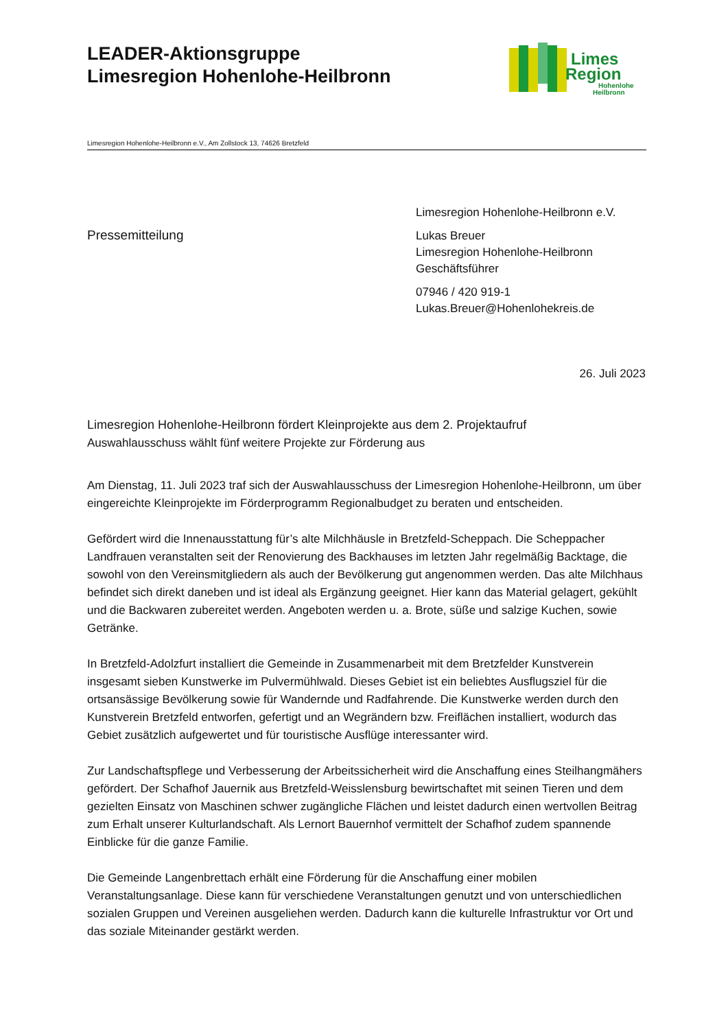LEADER-Aktionsgruppe
Limesregion Hohenlohe-Heilbronn
Limes
Region
Hohenlohe
Heilbronn
Limesregion Hohenlohe-Heilbronn e.V., Am Zollstock 13, 74626 Bretzfeld
Pressemitteilung
Limesregion Hohenlohe-Heilbronn e.V.
Lukas Breuer
Limesregion Hohenlohe-Heilbronn
Geschäftsführer
07946 / 420 919-1
Lukas.Breuer@Hohenlohekreis.de
26. Juli 2023
Limesregion Hohenlohe-Heilbronn fördert Kleinprojekte aus dem 2. Projektaufruf
Auswahlausschuss wählt fünf weitere Projekte zur Förderung aus
Am Dienstag, 11. Juli 2023 traf sich der Auswahlausschuss der Limesregion Hohenlohe-Heilbronn, um über eingereichte Kleinprojekte im Förderprogramm Regionalbudget zu beraten und entscheiden.
Gefördert wird die Innenausstattung für’s alte Milchhäusle in Bretzfeld-Scheppach. Die Scheppacher Landfrauen veranstalten seit der Renovierung des Backhauses im letzten Jahr regelmäßig Backtage, die sowohl von den Vereinsmitgliedern als auch der Bevölkerung gut angenommen werden. Das alte Milchhaus befindet sich direkt daneben und ist ideal als Ergänzung geeignet. Hier kann das Material gelagert, gekühlt und die Backwaren zubereitet werden. Angeboten werden u. a. Brote, süße und salzige Kuchen, sowie Getränke.
In Bretzfeld-Adolzfurt installiert die Gemeinde in Zusammenarbeit mit dem Bretzfelder Kunstverein insgesamt sieben Kunstwerke im Pulvermühlwald. Dieses Gebiet ist ein beliebtes Ausflugsziel für die ortsansässige Bevölkerung sowie für Wandernde und Radfahrende. Die Kunstwerke werden durch den Kunstverein Bretzfeld entworfen, gefertigt und an Wegrändern bzw. Freiflächen installiert, wodurch das Gebiet zusätzlich aufgewertet und für touristische Ausflüge interessanter wird.
Zur Landschaftspflege und Verbesserung der Arbeitssicherheit wird die Anschaffung eines Steilhangmähers gefördert. Der Schafhof Jauernik aus Bretzfeld-Weisslensburg bewirtschaftet mit seinen Tieren und dem gezielten Einsatz von Maschinen schwer zugängliche Flächen und leistet dadurch einen wertvollen Beitrag zum Erhalt unserer Kulturlandschaft. Als Lernort Bauernhof vermittelt der Schafhof zudem spannende Einblicke für die ganze Familie.
Die Gemeinde Langenbrettach erhält eine Förderung für die Anschaffung einer mobilen Veranstaltungsanlage. Diese kann für verschiedene Veranstaltungen genutzt und von unterschiedlichen sozialen Gruppen und Vereinen ausgeliehen werden. Dadurch kann die kulturelle Infrastruktur vor Ort und das soziale Miteinander gestärkt werden.